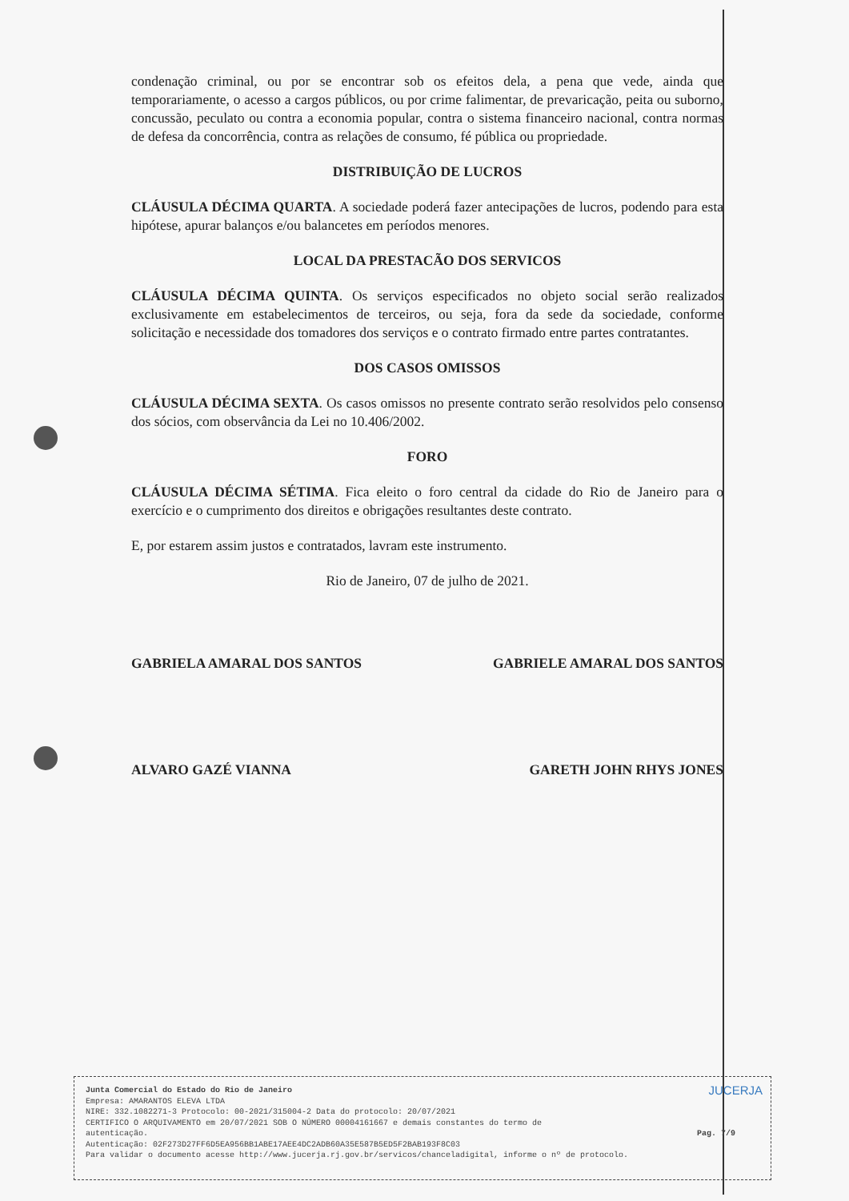condenação criminal, ou por se encontrar sob os efeitos dela, a pena que vede, ainda que temporariamente, o acesso a cargos públicos, ou por crime falimentar, de prevaricação, peita ou suborno, concussão, peculato ou contra a economia popular, contra o sistema financeiro nacional, contra normas de defesa da concorrência, contra as relações de consumo, fé pública ou propriedade.
DISTRIBUIÇÃO DE LUCROS
CLÁUSULA DÉCIMA QUARTA. A sociedade poderá fazer antecipações de lucros, podendo para esta hipótese, apurar balanços e/ou balancetes em períodos menores.
LOCAL DA PRESTACÃO DOS SERVICOS
CLÁUSULA DÉCIMA QUINTA. Os serviços especificados no objeto social serão realizados exclusivamente em estabelecimentos de terceiros, ou seja, fora da sede da sociedade, conforme solicitação e necessidade dos tomadores dos serviços e o contrato firmado entre partes contratantes.
DOS CASOS OMISSOS
CLÁUSULA DÉCIMA SEXTA. Os casos omissos no presente contrato serão resolvidos pelo consenso dos sócios, com observância da Lei no 10.406/2002.
FORO
CLÁUSULA DÉCIMA SÉTIMA. Fica eleito o foro central da cidade do Rio de Janeiro para o exercício e o cumprimento dos direitos e obrigações resultantes deste contrato.
E, por estarem assim justos e contratados, lavram este instrumento.
Rio de Janeiro, 07 de julho de 2021.
GABRIELA AMARAL DOS SANTOS GABRIELE AMARAL DOS SANTOS
ALVARO GAZÉ VIANNA GARETH JOHN RHYS JONES
JUCERJA
Junta Comercial do Estado do Rio de Janeiro
Empresa: AMARANTOS ELEVA LTDA
NIRE: 332.1082271-3 Protocolo: 00-2021/315004-2 Data do protocolo: 20/07/2021
CERTIFICO O ARQUIVAMENTO em 20/07/2021 SOB O NÚMERO 00004161667 e demais constantes do termo de
autenticação. Pag. 7/9
Autenticação: 02F273D27FF6D5EA956BB1ABE17AEE4DC2ADB60A35E587B5ED5F2BAB193F8C03
Para validar o documento acesse http://www.jucerja.rj.gov.br/servicos/chanceladigital, informe o nº de protocolo.